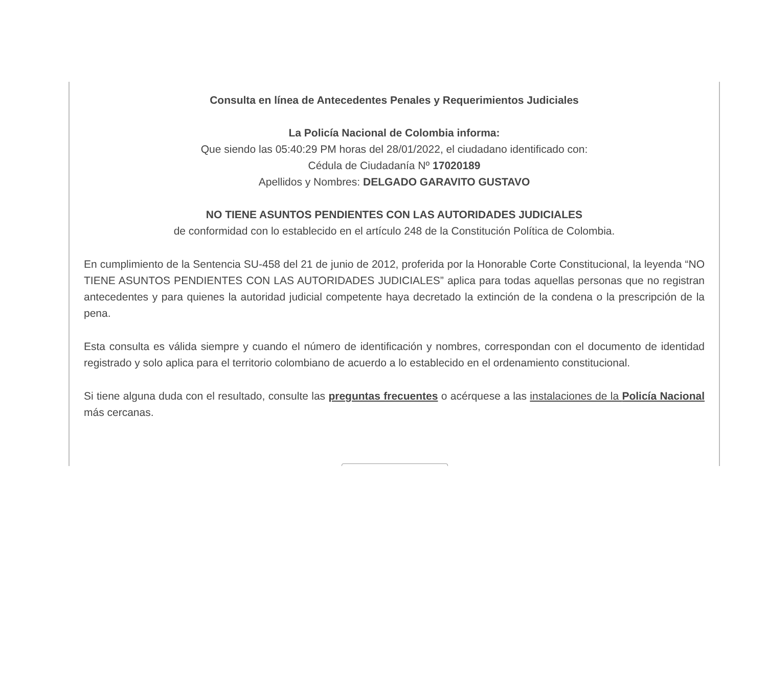Consulta en línea de Antecedentes Penales y Requerimientos Judiciales
La Policía Nacional de Colombia informa:
Que siendo las 05:40:29 PM horas del 28/01/2022, el ciudadano identificado con:
Cédula de Ciudadanía Nº 17020189
Apellidos y Nombres: DELGADO GARAVITO GUSTAVO
NO TIENE ASUNTOS PENDIENTES CON LAS AUTORIDADES JUDICIALES
de conformidad con lo establecido en el artículo 248 de la Constitución Política de Colombia.
En cumplimiento de la Sentencia SU-458 del 21 de junio de 2012, proferida por la Honorable Corte Constitucional, la leyenda “NO TIENE ASUNTOS PENDIENTES CON LAS AUTORIDADES JUDICIALES” aplica para todas aquellas personas que no registran antecedentes y para quienes la autoridad judicial competente haya decretado la extinción de la condena o la prescripción de la pena.
Esta consulta es válida siempre y cuando el número de identificación y nombres, correspondan con el documento de identidad registrado y solo aplica para el territorio colombiano de acuerdo a lo establecido en el ordenamiento constitucional.
Si tiene alguna duda con el resultado, consulte las preguntas frecuentes o acérquese a las instalaciones de la Policía Nacional más cercanas.